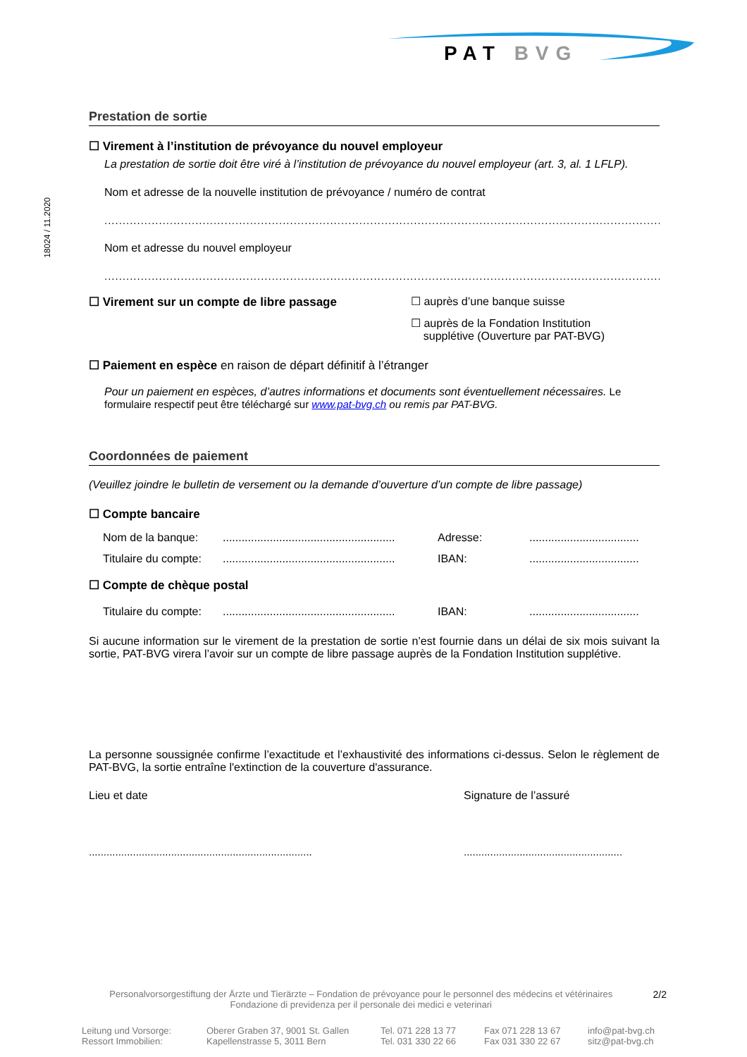PAT BVG
18024 / 11.2020
Prestation de sortie
☐ Virement à l’institution de prévoyance du nouvel employeur
La prestation de sortie doit être viré à l’institution de prévoyance du nouvel employeur (art. 3, al. 1 LFLP).
Nom et adresse de la nouvelle institution de prévoyance / numéro de contrat
........................................................................................................................................................................
Nom et adresse du nouvel employeur
........................................................................................................................................................................
☐ Virement sur un compte de libre passage ☐ auprès d’une banque suisse
☐ auprès de la Fondation Institution
supplétive (Ouverture par PAT-BVG)
☐ Paiement en espèce en raison de départ définitif à l’étranger
Pour un paiement en espèces, d’autres informations et documents sont éventuellement nécessaires. Le formulaire respectif peut être téléchargé sur www.pat-bvg.ch ou remis par PAT-BVG.
Coordonnées de paiement
(Veuillez joindre le bulletin de versement ou la demande d’ouverture d’un compte de libre passage)
☐ Compte bancaire
| Nom de la banque: | ....................................................... | Adresse: | ................................... |
| Titulaire du compte: | ....................................................... | IBAN: | ................................... |
☐ Compte de chèque postal
| Titulaire du compte: | ....................................................... | IBAN: | ................................... |
Si aucune information sur le virement de la prestation de sortie n’est fournie dans un délai de six mois suivant la sortie, PAT-BVG virera l’avoir sur un compte de libre passage auprès de la Fondation Institution supplétive.
La personne soussignée confirme l’exactitude et l’exhaustivité des informations ci-dessus. Selon le règlement de PAT-BVG, la sortie entraîne l'extinction de la couverture d'assurance.
Lieu et date Signature de l’assuré
............................................................................
......................................................
Personalvorsorgestiftung der Ärzte und Tierärzte – Fondation de prévoyance pour le personnel des médecins et vétérinaires
Fondazione di previdenza per il personale dei medici e veterinari
2/2
Leitung und Vorsorge:
Ressort Immobilien:
Oberer Graben 37, 9001 St. Gallen
Kapellenstrasse 5, 3011 Bern
Tel. 071 228 13 77
Tel. 031 330 22 66
Fax 071 228 13 67
Fax 031 330 22 67
info@pat-bvg.ch
sitz@pat-bvg.ch